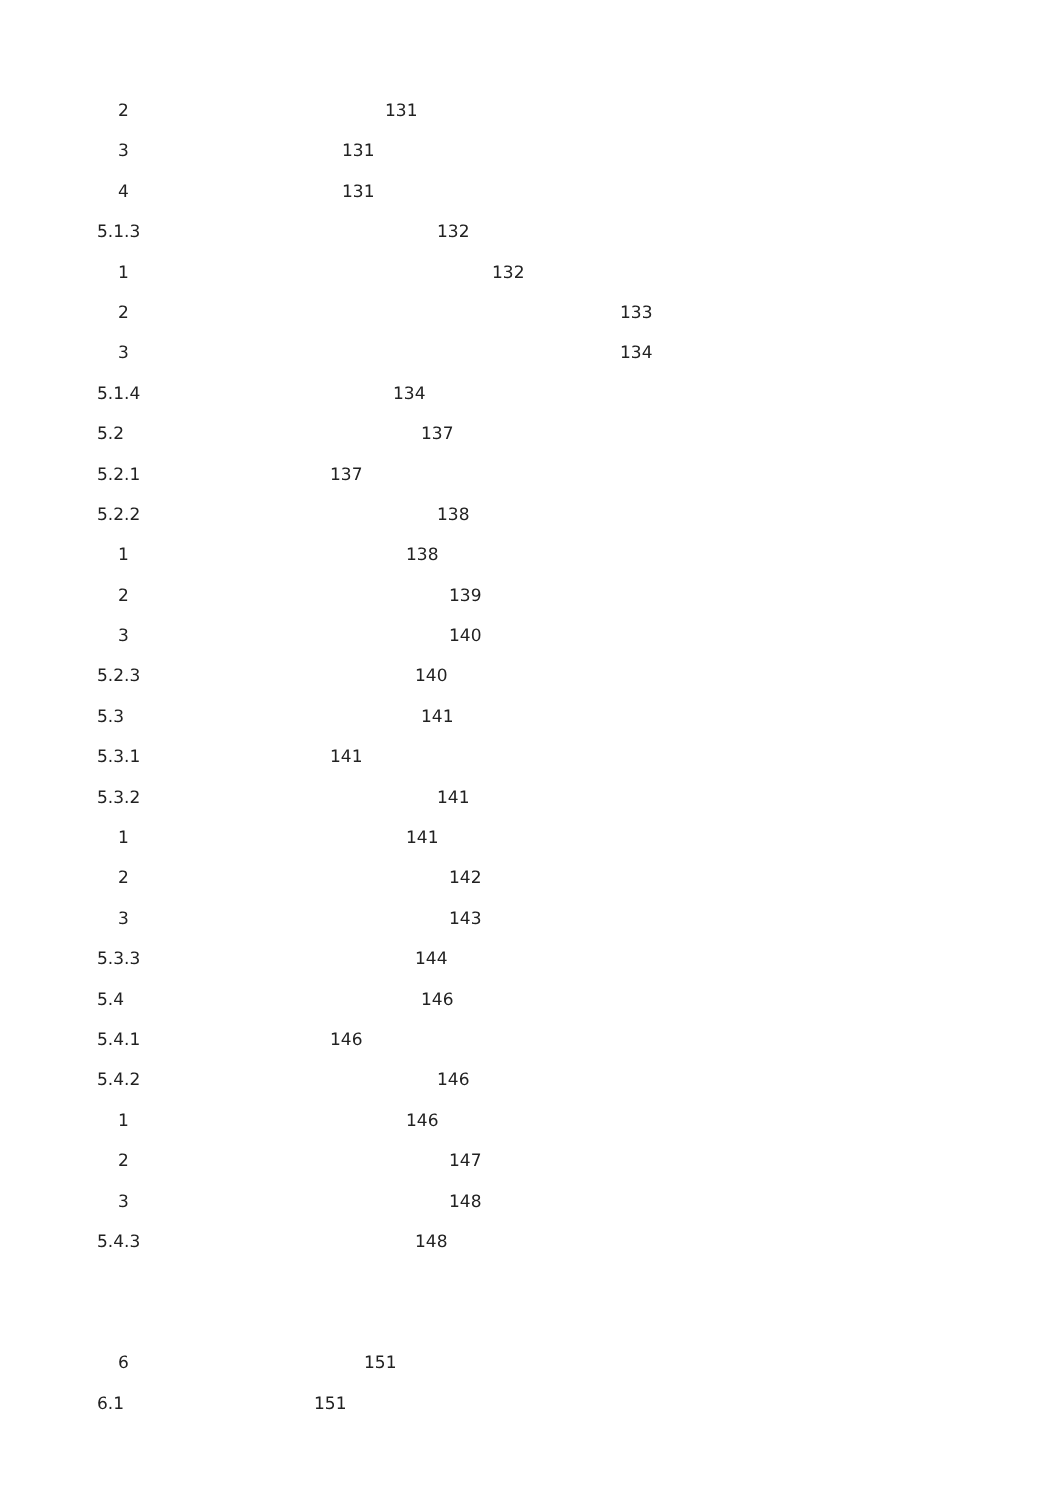2 131
3 131
4 131
5.1.3 132
1 132
2 133
3 134
5.1.4 134
5.2 137
5.2.1 137
5.2.2 138
1 138
2 139
3 140
5.2.3 140
5.3 141
5.3.1 141
5.3.2 141
1 141
2 142
3 143
5.3.3 144
5.4 146
5.4.1 146
5.4.2 146
1 146
2 147
3 148
5.4.3 148
6 151
6.1 151